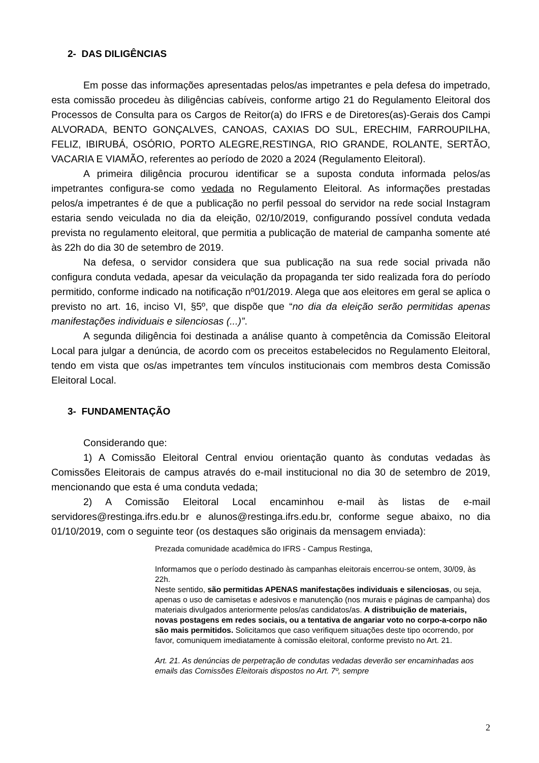2- DAS DILIGÊNCIAS
Em posse das informações apresentadas pelos/as impetrantes e pela defesa do impetrado, esta comissão procedeu às diligências cabíveis, conforme artigo 21 do Regulamento Eleitoral dos Processos de Consulta para os Cargos de Reitor(a) do IFRS e de Diretores(as)-Gerais dos Campi ALVORADA, BENTO GONÇALVES, CANOAS, CAXIAS DO SUL, ERECHIM, FARROUPILHA, FELIZ, IBIRUBÁ, OSÓRIO, PORTO ALEGRE,RESTINGA, RIO GRANDE, ROLANTE, SERTÃO, VACARIA E VIAMÃO, referentes ao período de 2020 a 2024 (Regulamento Eleitoral).
A primeira diligência procurou identificar se a suposta conduta informada pelos/as impetrantes configura-se como vedada no Regulamento Eleitoral. As informações prestadas pelos/a impetrantes é de que a publicação no perfil pessoal do servidor na rede social Instagram estaria sendo veiculada no dia da eleição, 02/10/2019, configurando possível conduta vedada prevista no regulamento eleitoral, que permitia a publicação de material de campanha somente até às 22h do dia 30 de setembro de 2019.
Na defesa, o servidor considera que sua publicação na sua rede social privada não configura conduta vedada, apesar da veiculação da propaganda ter sido realizada fora do período permitido, conforme indicado na notificação nº01/2019. Alega que aos eleitores em geral se aplica o previsto no art. 16, inciso VI, §5º, que dispõe que “no dia da eleição serão permitidas apenas manifestações individuais e silenciosas (...)”.
A segunda diligência foi destinada a análise quanto à competência da Comissão Eleitoral Local para julgar a denúncia, de acordo com os preceitos estabelecidos no Regulamento Eleitoral, tendo em vista que os/as impetrantes tem vínculos institucionais com membros desta Comissão Eleitoral Local.
3- FUNDAMENTAÇÃO
Considerando que:
1) A Comissão Eleitoral Central enviou orientação quanto às condutas vedadas às Comissões Eleitorais de campus através do e-mail institucional no dia 30 de setembro de 2019, mencionando que esta é uma conduta vedada;
2) A Comissão Eleitoral Local encaminhou e-mail às listas de e-mail servidores@restinga.ifrs.edu.br e alunos@restinga.ifrs.edu.br, conforme segue abaixo, no dia 01/10/2019, com o seguinte teor (os destaques são originais da mensagem enviada):
Prezada comunidade acadêmica do IFRS - Campus Restinga,
Informamos que o período destinado às campanhas eleitorais encerrou-se ontem, 30/09, às 22h.
Neste sentido, são permitidas APENAS manifestações individuais e silenciosas, ou seja, apenas o uso de camisetas e adesivos e manutenção (nos murais e páginas de campanha) dos materiais divulgados anteriormente pelos/as candidatos/as. A distribuição de materiais, novas postagens em redes sociais, ou a tentativa de angariar voto no corpo-a-corpo não são mais permitidos. Solicitamos que caso verifiquem situações deste tipo ocorrendo, por favor, comuniquem imediatamente à comissão eleitoral, conforme previsto no Art. 21.
Art. 21. As denúncias de perpetração de condutas vedadas deverão ser encaminhadas aos emails das Comissões Eleitorais dispostos no Art. 7º, sempre
2